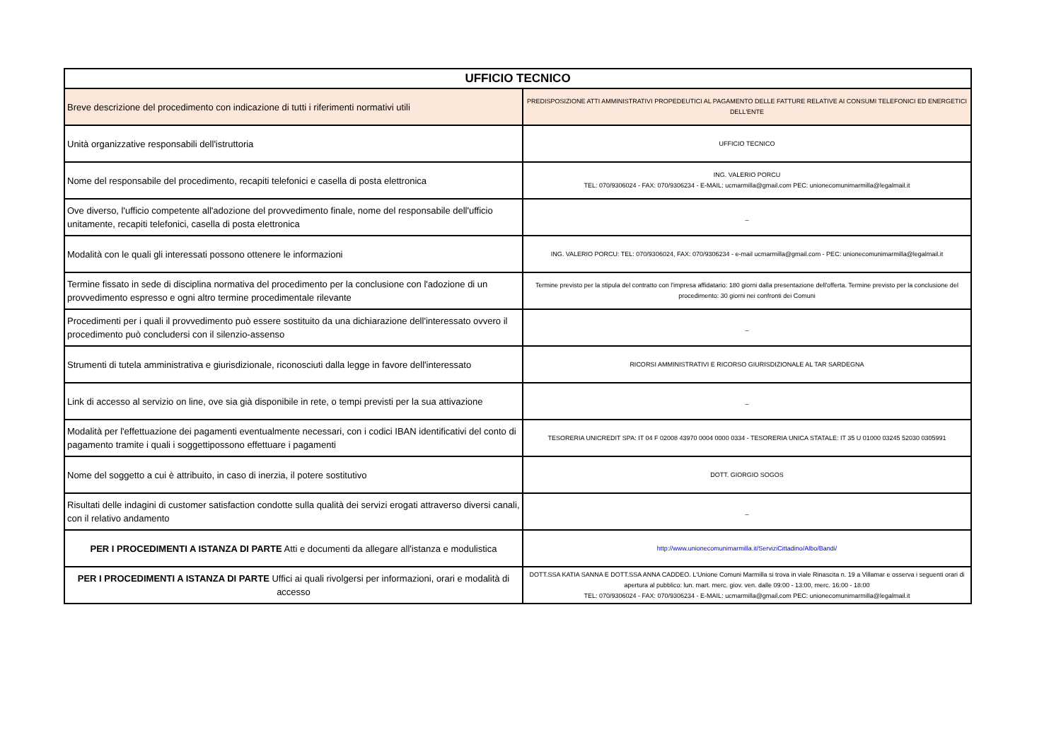| UFFICIO TECNICO | |
| --- | --- |
| Breve descrizione del procedimento con indicazione di tutti i riferimenti normativi utili | PREDISPOSIZIONE ATTI AMMINISTRATIVI PROPEDEUTICI AL PAGAMENTO DELLE FATTURE RELATIVE AI CONSUMI TELEFONICI ED ENERGETICI DELL'ENTE |
| Unità organizzative responsabili dell'istruttoria | UFFICIO TECNICO |
| Nome del responsabile del procedimento, recapiti telefonici e casella di posta elettronica | ING. VALERIO PORCU TEL: 070/9306024 - FAX: 070/9306234 - E-MAIL: ucmarmilla@gmail.com PEC: unionecomunimarmilla@legalmail.it |
| Ove diverso, l'ufficio competente all'adozione del provvedimento finale, nome del responsabile dell'ufficio unitamente, recapiti telefonici, casella di posta elettronica | _ |
| Modalità con le quali gli interessati possono ottenere le informazioni | ING. VALERIO PORCU: TEL: 070/9306024, FAX: 070/9306234 - e-mail ucmarmilla@gmail.com - PEC: unionecomunimarmilla@legalmail.it |
| Termine fissato in sede di disciplina normativa del procedimento per la conclusione con l'adozione di un provvedimento espresso e ogni altro termine procedimentale rilevante | Termine previsto per la stipula del contratto con l'impresa affidatario: 180 giorni dalla presentazione dell'offerta. Termine previsto per la conclusione del procedimento: 30 giorni nei confronti dei Comuni |
| Procedimenti per i quali il provvedimento può essere sostituito da una dichiarazione dell'interessato ovvero il procedimento può concludersi con il silenzio-assenso | _ |
| Strumenti di tutela amministrativa e giurisdizionale, riconosciuti dalla legge in favore dell'interessato | RICORSI AMMINISTRATIVI E RICORSO GIURISDIZIONALE AL TAR SARDEGNA |
| Link di accesso al servizio on line, ove sia già disponibile in rete, o tempi previsti per la sua attivazione | _ |
| Modalità per l'effettuazione dei pagamenti eventualmente necessari, con i codici IBAN identificativi del conto di pagamento tramite i quali i soggettipossono effettuare i pagamenti | TESORERIA UNICREDIT SPA: IT 04 F 02008 43970 0004 0000 0334 - TESORERIA UNICA STATALE: IT 35 U 01000 03245 52030 0305991 |
| Nome del soggetto a cui è attribuito, in caso di inerzia, il potere sostitutivo | DOTT. GIORGIO SOGOS |
| Risultati delle indagini di customer satisfaction condotte sulla qualità dei servizi erogati attraverso diversi canali, con il relativo andamento | _ |
| PER I PROCEDIMENTI A ISTANZA DI PARTE Atti e documenti da allegare all'istanza e modulistica | http://www.unionecomunimarmilla.it/ServiziCittadino/Albo/Bandi/ |
| PER I PROCEDIMENTI A ISTANZA DI PARTE Uffici ai quali rivolgersi per informazioni, orari e modalità di accesso | DOTT.SSA KATIA SANNA E DOTT.SSA ANNA CADDEO. L'Unione Comuni Marmilla si trova in viale Rinascita n. 19 a Villamar e osserva i seguenti orari di apertura al pubblico: lun. mart. merc. giov. ven. dalle 09:00 - 13:00, merc. 16:00 - 18:00 TEL: 070/9306024 - FAX: 070/9306234 - E-MAIL: ucmarmilla@gmail.com PEC: unionecomunimarmilla@legalmail.it |